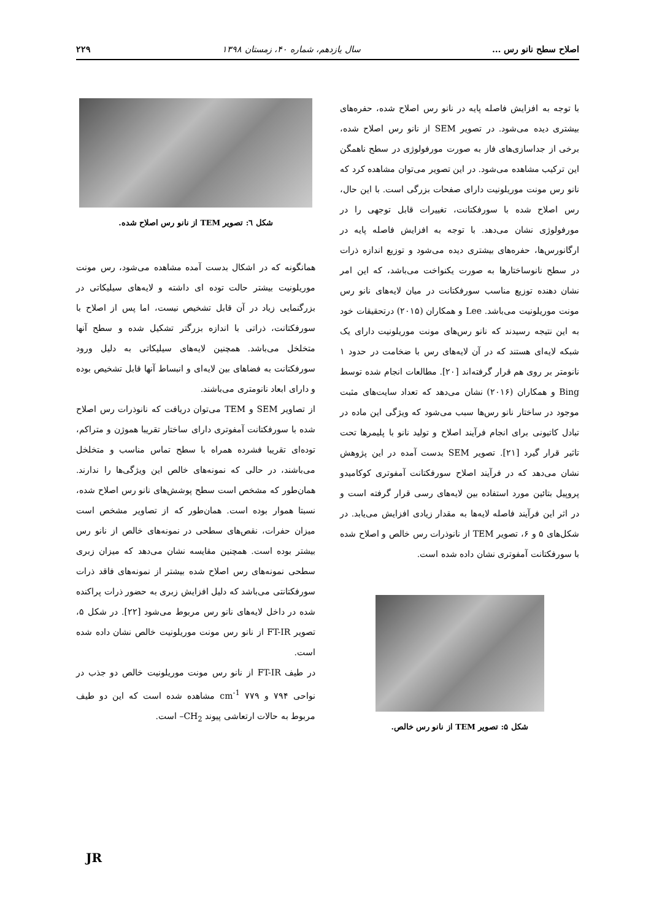اصلاح سطح نانو رس ... سال یازدهم، شماره ۴۰، زمستان ۱۳۹۸ ۲۲۹
با توجه به افزایش فاصله پایه در نانو رس اصلاح شده، حفره‌های بیشتری دیده می‌شود. در تصویر SEM از نانو رس اصلاح شده، برخی از جداسازی‌های فاز به صورت مورفولوژی در سطح ناهمگن این ترکیب مشاهده می‌شود. در این تصویر می‌توان مشاهده کرد که نانو رس مونت موریلونیت دارای صفحات بزرگی است. با این حال، رس اصلاح شده با سورفکتانت، تغییرات قابل توجهی را در مورفولوژی نشان می‌دهد. با توجه به افزایش فاصله پایه در ارگانورس‌ها، حفره‌های بیشتری دیده می‌شود و توزیع اندازه ذرات در سطح نانوساختارها به صورت یکنواخت می‌باشد، که این امر نشان دهنده توزیع مناسب سورفکتانت در میان لایه‌های نانو رس مونت موریلونیت می‌باشد. Lee و همکاران (۲۰۱۵) درتحقیقات خود به این نتیجه رسیدند که نانو رس‌های مونت موریلونیت دارای یک شبکه لایه‌ای هستند که در آن لایه‌های رس با ضخامت در حدود ۱ نانومتر بر روی هم قرار گرفته‌اند [۲۰]. مطالعات انجام شده توسط Bing و همکاران (۲۰۱۶) نشان می‌دهد که تعداد سایت‌های مثبت موجود در ساختار نانو رس‌ها سبب می‌شود که ویژگی این ماده در تبادل کاتیونی برای انجام فرآیند اصلاح و تولید نانو با پلیمرها تحت تاثیر قرار گیرد [۲۱]. تصویر SEM بدست آمده در این پژوهش نشان می‌دهد که در فرآیند اصلاح سورفکتانت آمفوتری کوکامیدو پروپیل بتائین مورد استفاده بین لایه‌های رسی قرار گرفته است و در اثر این فرآیند فاصله لایه‌ها به مقدار زیادی افزایش می‌یابد. در شکل‌های ۵ و ۶، تصویر TEM از نانوذرات رس خالص و اصلاح شده با سورفکتانت آمفوتری نشان داده شده است.
شکل ۵: تصویر TEM از نانو رس خالص.
شکل ٦: تصویر TEM از نانو رس اصلاح شده.
همانگونه که در اشکال بدست آمده مشاهده می‌شود، رس مونت موریلونیت بیشتر حالت توده ای داشته و لایه‌های سیلیکاتی در بزرگنمایی زیاد در آن قابل تشخیص نیست، اما پس از اصلاح با سورفکتانت، ذراتی با اندازه بزرگتر تشکیل شده و سطح آنها متخلخل می‌باشد. همچنین لایه‌های سیلیکاتی به دلیل ورود سورفکتانت به فضاهای بین لایه‌ای و انبساط آنها قابل تشخیص بوده و دارای ابعاد نانومتری می‌باشند.
از تصاویر SEM و TEM می‌توان دریافت که نانوذرات رس اصلاح شده با سورفکتانت آمفوتری دارای ساختار تقریبا هموژن و متراکم، توده‌ای تقریبا فشرده همراه با سطح تماس مناسب و متخلخل می‌باشند، در حالی که نمونه‌های خالص این ویژگی‌ها را ندارند. همان‌طور که مشخص است سطح پوشش‌های نانو رس اصلاح شده، نسبتا هموار بوده است. همان‌طور که از تصاویر مشخص است میزان حفرات، نقص‌های سطحی در نمونه‌های خالص از نانو رس بیشتر بوده است. همچنین مقایسه نشان می‌دهد که میزان زبری سطحی نمونه‌های رس اصلاح شده بیشتر از نمونه‌های فاقد ذرات سورفکتانتی می‌باشد که دلیل افزایش زبری به حضور ذرات پراکنده شده در داخل لایه‌های نانو رس مربوط می‌شود [۲۲]. در شکل ۵، تصویر FT-IR از نانو رس مونت موریلونیت خالص نشان داده شده است.
در طیف FT-IR از نانو رس مونت موریلونیت خالص دو جذب در نواحی ۷۹۴ و ۷۷۹ cm<sup>-1</sup> مشاهده شده است که این دو طیف مربوط به حالات ارتعاشی پیوند CH<sub>2</sub>– است.
JR